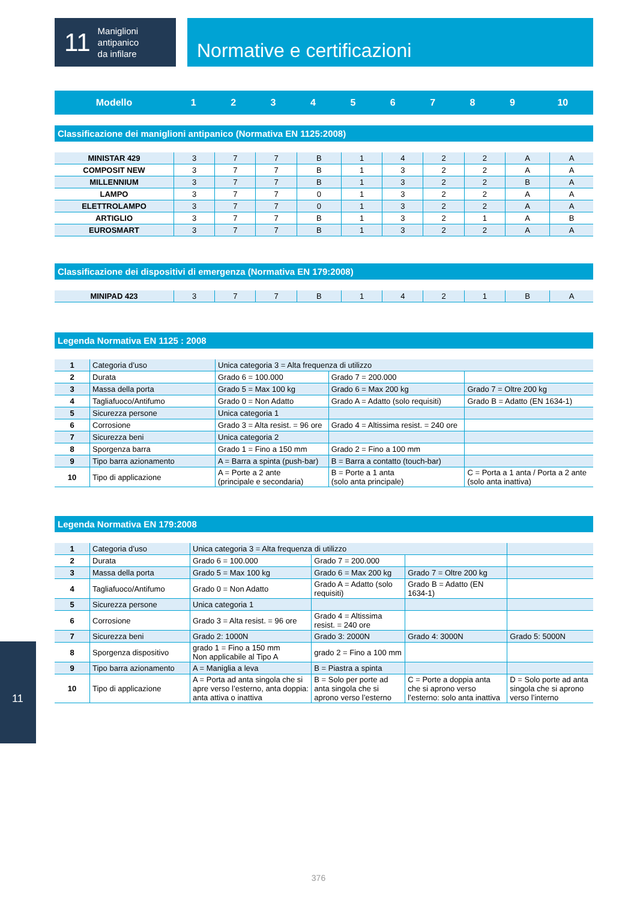11
Maniglioni
antipanico
da infilare
Normative e certificazioni
| Modello | 1 | 2 | 3 | 4 | 5 | 6 | 7 | 8 | 9 | 10 |
| --- | --- | --- | --- | --- | --- | --- | --- | --- | --- | --- |
Classificazione dei maniglioni antipanico (Normativa EN 1125:2008)
| MINISTAR 429 | 3 | 7 | 7 | B | 1 | 4 | 2 | 2 | A | A |
| COMPOSIT NEW | 3 | 7 | 7 | B | 1 | 3 | 2 | 2 | A | A |
| MILLENNIUM | 3 | 7 | 7 | B | 1 | 3 | 2 | 2 | B | A |
| LAMPO | 3 | 7 | 7 | 0 | 1 | 3 | 2 | 2 | A | A |
| ELETTROLAMPO | 3 | 7 | 7 | 0 | 1 | 3 | 2 | 2 | A | A |
| ARTIGLIO | 3 | 7 | 7 | B | 1 | 3 | 2 | 1 | A | B |
| EUROSMART | 3 | 7 | 7 | B | 1 | 3 | 2 | 2 | A | A |
Classificazione dei dispositivi di emergenza (Normativa EN 179:2008)
| MINIPAD 423 | 3 | 7 | 7 | B | 1 | 4 | 2 | 1 | B | A |
Legenda Normativa EN 1125 : 2008
| 1 | Categoria d’uso | Unica categoria 3 = Alta frequenza di utilizzo | | |
| 2 | Durata | Grado 6 = 100.000 | Grado 7 = 200.000 | |
| 3 | Massa della porta | Grado 5 = Max 100 kg | Grado 6 = Max 200 kg | Grado 7 = Oltre 200 kg |
| 4 | Tagliafuoco/Antifumo | Grado 0 = Non Adatto | Grado A = Adatto (solo requisiti) | Grado B = Adatto (EN 1634-1) |
| 5 | Sicurezza persone | Unica categoria 1 | | |
| 6 | Corrosione | Grado 3 = Alta resist. = 96 ore | Grado 4 = Altissima resist. = 240 ore | |
| 7 | Sicurezza beni | Unica categoria 2 | | |
| 8 | Sporgenza barra | Grado 1 = Fino a 150 mm | Grado 2 = Fino a 100 mm | |
| 9 | Tipo barra azionamento | A = Barra a spinta (push-bar) | B = Barra a contatto (touch-bar) | |
| 10 | Tipo di applicazione | A = Porte a 2 ante (principale e secondaria) | B = Porte a 1 anta (solo anta principale) | C = Porta a 1 anta / Porta a 2 ante (solo anta inattiva) |
Legenda Normativa EN 179:2008
| 1 | Categoria d’uso | Unica categoria 3 = Alta frequenza di utilizzo | | | |
| 2 | Durata | Grado 6 = 100.000 | Grado 7 = 200.000 | | |
| 3 | Massa della porta | Grado 5 = Max 100 kg | Grado 6 = Max 200 kg | Grado 7 = Oltre 200 kg | |
| 4 | Tagliafuoco/Antifumo | Grado 0 = Non Adatto | Grado A = Adatto (solo requisiti) | Grado B = Adatto (EN 1634-1) | |
| 5 | Sicurezza persone | Unica categoria 1 | | | |
| 6 | Corrosione | Grado 3 = Alta resist. = 96 ore | Grado 4 = Altissima resist. = 240 ore | | |
| 7 | Sicurezza beni | Grado 2: 1000N | Grado 3: 2000N | Grado 4: 3000N | Grado 5: 5000N |
| 8 | Sporgenza dispositivo | grado 1 = Fino a 150 mm Non applicabile al Tipo A | grado 2 = Fino a 100 mm | | |
| 9 | Tipo barra azionamento | A = Maniglia a leva | B = Piastra a spinta | | |
| 10 | Tipo di applicazione | A = Porta ad anta singola che si apre verso l’esterno, anta doppia: anta attiva o inattiva | B = Solo per porte ad anta singola che si aprono verso l’esterno | C = Porte a doppia anta che si aprono verso l’esterno: solo anta inattiva | D = Solo porte ad anta singola che si aprono verso l’interno |
11
376